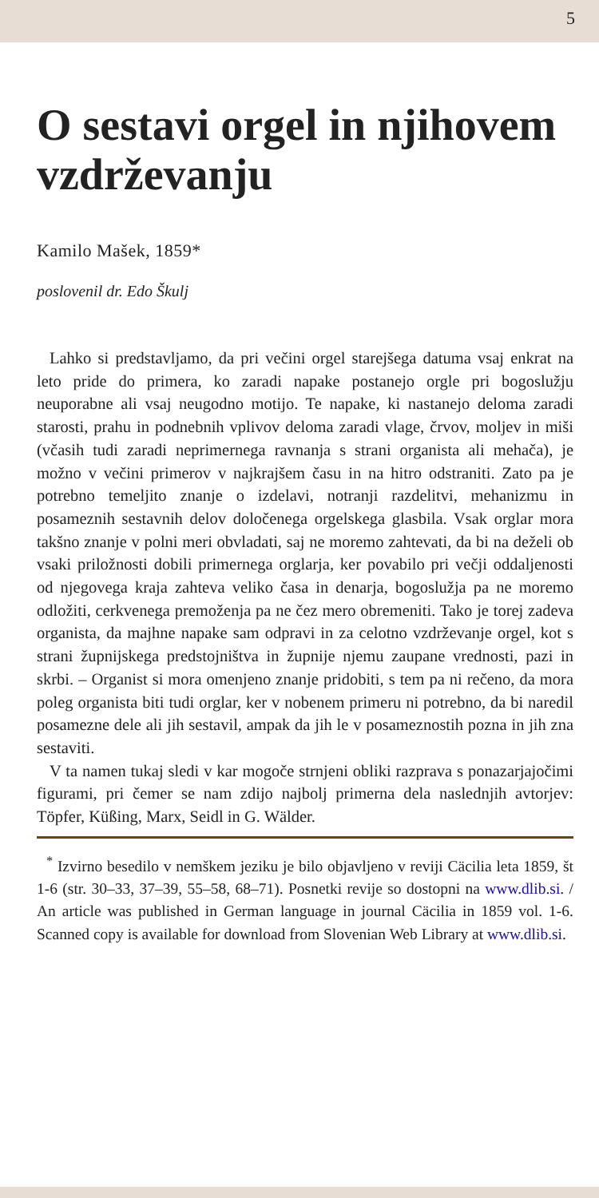5
O sestavi orgel in njihovem vzdrževanju
Kamilo Mašek, 1859*
poslovenil dr. Edo Škulj
Lahko si predstavljamo, da pri večini orgel starejšega datuma vsaj enkrat na leto pride do primera, ko zaradi napake postanejo orgle pri bogoslužju neuporabne ali vsaj neugodno motijo. Te napake, ki nastanejo deloma zaradi starosti, prahu in podnebnih vplivov deloma zaradi vlage, črvov, moljev in miši (včasih tudi zaradi neprimernega ravnanja s strani organista ali mehača), je možno v večini primerov v najkrajšem času in na hitro odstraniti. Zato pa je potrebno temeljito znanje o izdelavi, notranji razdelitvi, mehanizmu in posameznih sestavnih delov določenega orgelskega glasbila. Vsak orglar mora takšno znanje v polni meri obvladati, saj ne moremo zahtevati, da bi na deželi ob vsaki priložnosti dobili primernega orglarja, ker povabilo pri večji oddaljenosti od njegovega kraja zahteva veliko časa in denarja, bogoslužja pa ne moremo odložiti, cerkvenega premoženja pa ne čez mero obremeniti. Tako je torej zadeva organista, da majhne napake sam odpravi in za celotno vzdrževanje orgel, kot s strani župnijskega predstojništva in župnije njemu zaupane vrednosti, pazi in skrbi. – Organist si mora omenjeno znanje pridobiti, s tem pa ni rečeno, da mora poleg organista biti tudi orglar, ker v nobenem primeru ni potrebno, da bi naredil posamezne dele ali jih sestavil, ampak da jih le v posameznostih pozna in jih zna sestaviti.
V ta namen tukaj sledi v kar mogoče strnjeni obliki razprava s ponazarjajočimi figurami, pri čemer se nam zdijo najbolj primerna dela naslednjih avtorjev: Töpfer, Küßing, Marx, Seidl in G. Wälder.
<sup>*</sup> Izvirno besedilo v nemškem jeziku je bilo objavljeno v reviji Cäcilia leta 1859, št 1-6 (str. 30–33, 37–39, 55–58, 68–71). Posnetki revije so dostopni na www.dlib.si. / An article was published in German language in journal Cäcilia in 1859 vol. 1-6. Scanned copy is available for download from Slovenian Web Library at www.dlib.si.